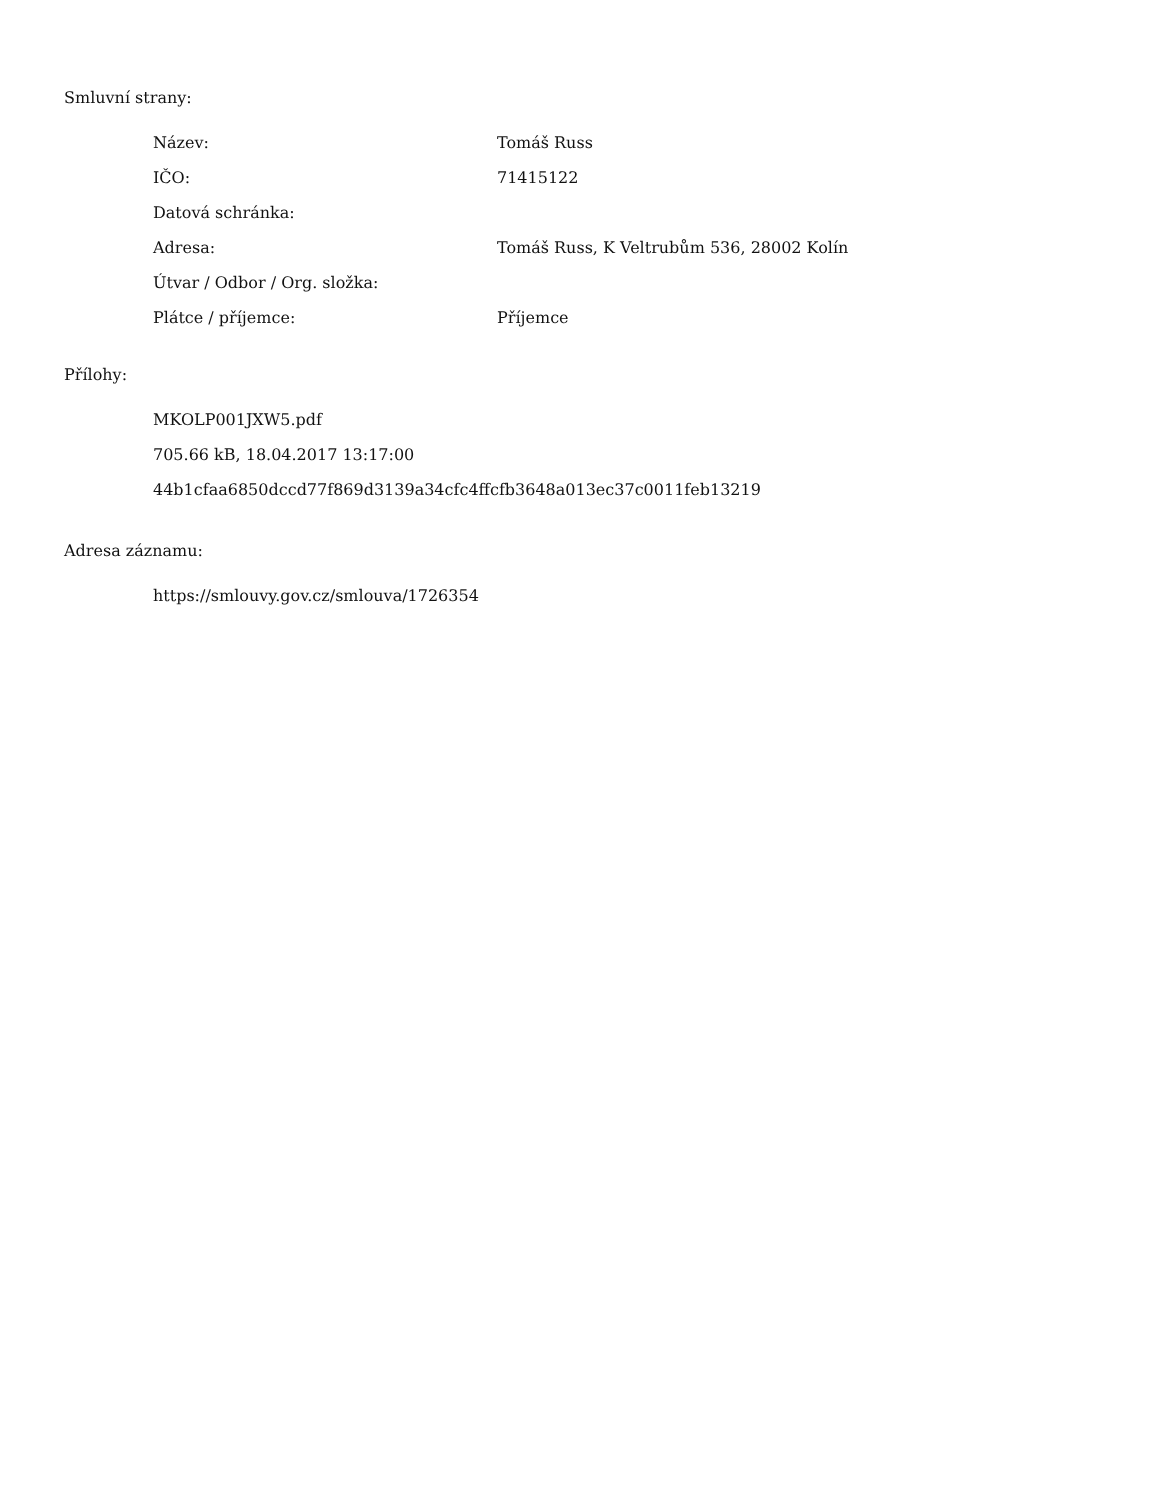Smluvní strany:
| Název: | Tomáš Russ |
| IČO: | 71415122 |
| Datová schránka: | |
| Adresa: | Tomáš Russ, K Veltrubům 536, 28002 Kolín |
| Útvar / Odbor / Org. složka: | |
| Plátce / příjemce: | Příjemce |
Přílohy:
MKOLP001JXW5.pdf
705.66 kB, 18.04.2017 13:17:00
44b1cfaa6850dccd77f869d3139a34cfc4ffcfb3648a013ec37c0011feb13219
Adresa záznamu:
https://smlouvy.gov.cz/smlouva/1726354